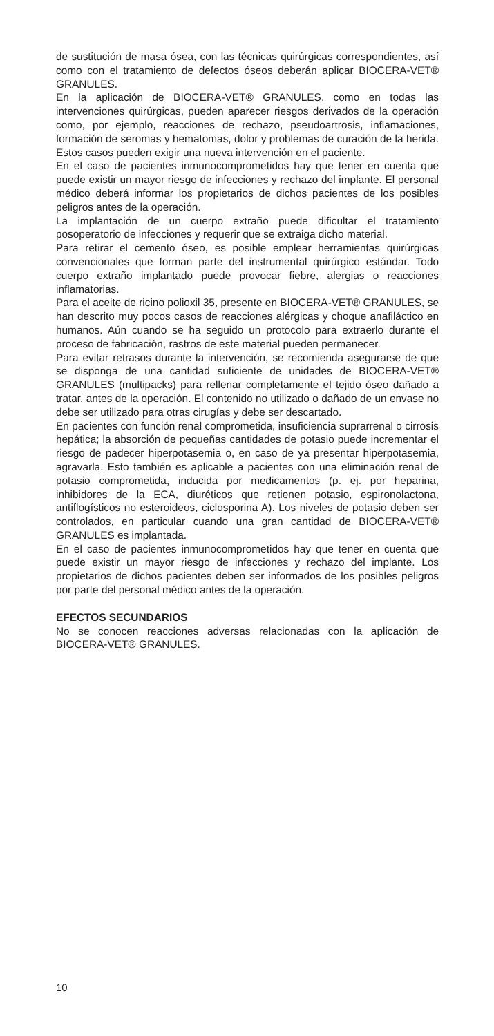de sustitución de masa ósea, con las técnicas quirúrgicas correspondientes, así como con el tratamiento de defectos óseos deberán aplicar BIOCERA-VET® GRANULES.
En la aplicación de BIOCERA-VET® GRANULES, como en todas las intervenciones quirúrgicas, pueden aparecer riesgos derivados de la operación como, por ejemplo, reacciones de rechazo, pseudoartrosis, inflamaciones, formación de seromas y hematomas, dolor y problemas de curación de la herida. Estos casos pueden exigir una nueva intervención en el paciente.
En el caso de pacientes inmunocomprometidos hay que tener en cuenta que puede existir un mayor riesgo de infecciones y rechazo del implante. El personal médico deberá informar los propietarios de dichos pacientes de los posibles peligros antes de la operación.
La implantación de un cuerpo extraño puede dificultar el tratamiento posoperatorio de infecciones y requerir que se extraiga dicho material.
Para retirar el cemento óseo, es posible emplear herramientas quirúrgicas convencionales que forman parte del instrumental quirúrgico estándar. Todo cuerpo extraño implantado puede provocar fiebre, alergias o reacciones inflamatorias.
Para el aceite de ricino polioxil 35, presente en BIOCERA-VET® GRANULES, se han descrito muy pocos casos de reacciones alérgicas y choque anafiláctico en humanos. Aún cuando se ha seguido un protocolo para extraerlo durante el proceso de fabricación, rastros de este material pueden permanecer.
Para evitar retrasos durante la intervención, se recomienda asegurarse de que se disponga de una cantidad suficiente de unidades de BIOCERA-VET® GRANULES (multipacks) para rellenar completamente el tejido óseo dañado a tratar, antes de la operación. El contenido no utilizado o dañado de un envase no debe ser utilizado para otras cirugías y debe ser descartado.
En pacientes con función renal comprometida, insuficiencia suprarrenal o cirrosis hepática; la absorción de pequeñas cantidades de potasio puede incrementar el riesgo de padecer hiperpotasemia o, en caso de ya presentar hiperpotasemia, agravarla. Esto también es aplicable a pacientes con una eliminación renal de potasio comprometida, inducida por medicamentos (p. ej. por heparina, inhibidores de la ECA, diuréticos que retienen potasio, espironolactona, antiflogísticos no esteroideos, ciclosporina A). Los niveles de potasio deben ser controlados, en particular cuando una gran cantidad de BIOCERA-VET® GRANULES es implantada.
En el caso de pacientes inmunocomprometidos hay que tener en cuenta que puede existir un mayor riesgo de infecciones y rechazo del implante. Los propietarios de dichos pacientes deben ser informados de los posibles peligros por parte del personal médico antes de la operación.
EFECTOS SECUNDARIOS
No se conocen reacciones adversas relacionadas con la aplicación de BIOCERA-VET® GRANULES.
10